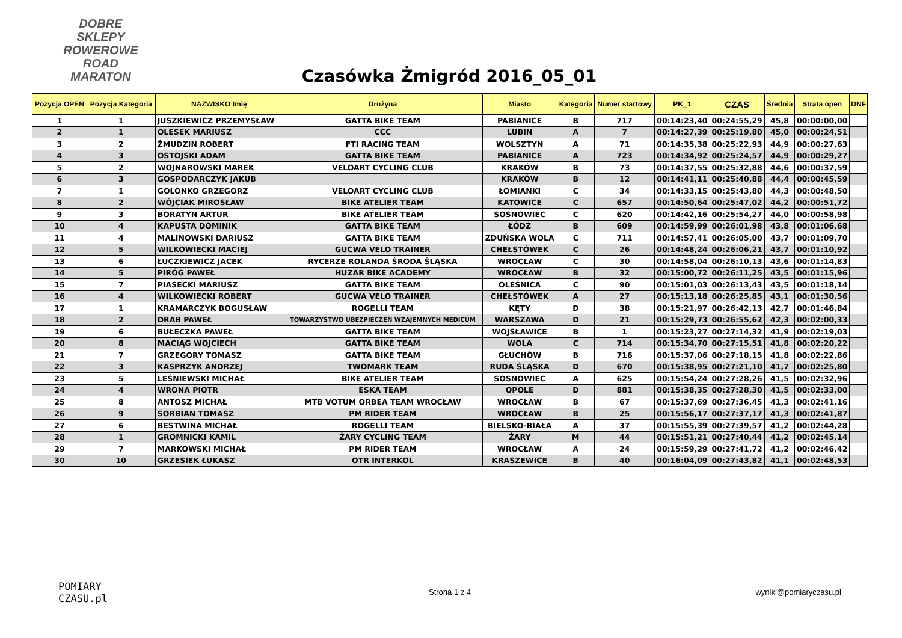DOBRE SKLEPY
ROWEROWE
ROAD
MARATON
Czasówka Żmigród 2016_05_01
| Pozycja OPEN | Pozycja Kategoria | NAZWISKO Imię | Drużyna | Miasto | Kategoria | Numer startowy | PK_1 | CZAS | Średnia | Strata open | DNF |
| --- | --- | --- | --- | --- | --- | --- | --- | --- | --- | --- | --- |
| 1 | 1 | JUSZKIEWICZ PRZEMYSŁAW | GATTA BIKE TEAM | PABIANICE | B | 717 | 00:14:23,40 | 00:24:55,29 | 45,8 | 00:00:00,00 | |
| 2 | 1 | OLESEK MARIUSZ | CCC | LUBIN | A | 7 | 00:14:27,39 | 00:25:19,80 | 45,0 | 00:00:24,51 | |
| 3 | 2 | ŻMUDZIN ROBERT | FTI RACING TEAM | WOLSZTYN | A | 71 | 00:14:35,38 | 00:25:22,93 | 44,9 | 00:00:27,63 | |
| 4 | 3 | OSTOJSKI ADAM | GATTA BIKE TEAM | PABIANICE | A | 723 | 00:14:34,92 | 00:25:24,57 | 44,9 | 00:00:29,27 | |
| 5 | 2 | WOJNAROWSKI MAREK | VELOART CYCLING CLUB | KRAKÓW | B | 73 | 00:14:37,55 | 00:25:32,88 | 44,6 | 00:00:37,59 | |
| 6 | 3 | GOSPODARCZYK JAKUB | | KRAKÓW | B | 12 | 00:14:41,11 | 00:25:40,88 | 44,4 | 00:00:45,59 | |
| 7 | 1 | GOLONKO GRZEGORZ | VELOART CYCLING CLUB | ŁOMIANKI | C | 34 | 00:14:33,15 | 00:25:43,80 | 44,3 | 00:00:48,50 | |
| 8 | 2 | WÓJCIAK MIROSŁAW | BIKE ATELIER TEAM | KATOWICE | C | 657 | 00:14:50,64 | 00:25:47,02 | 44,2 | 00:00:51,72 | |
| 9 | 3 | BORATYN ARTUR | BIKE ATELIER TEAM | SOSNOWIEC | C | 620 | 00:14:42,16 | 00:25:54,27 | 44,0 | 00:00:58,98 | |
| 10 | 4 | KAPUSTA DOMINIK | GATTA BIKE TEAM | ŁÓDŹ | B | 609 | 00:14:59,99 | 00:26:01,98 | 43,8 | 00:01:06,68 | |
| 11 | 4 | MALINOWSKI DARIUSZ | GATTA BIKE TEAM | ZDUŃSKA WOLA | C | 711 | 00:14:57,41 | 00:26:05,00 | 43,7 | 00:01:09,70 | |
| 12 | 5 | WILKOWIECKI MACIEJ | GUCWA VELO TRAINER | CHEŁSTÓWEK | C | 26 | 00:14:48,24 | 00:26:06,21 | 43,7 | 00:01:10,92 | |
| 13 | 6 | ŁUCZKIEWICZ JACEK | RYCERZE ROLANDA ŚRODA ŚLĄSKA | WROCŁAW | C | 30 | 00:14:58,04 | 00:26:10,13 | 43,6 | 00:01:14,83 | |
| 14 | 5 | PIRÓG PAWEŁ | HUZAR BIKE ACADEMY | WROCŁAW | B | 32 | 00:15:00,72 | 00:26:11,25 | 43,5 | 00:01:15,96 | |
| 15 | 7 | PIASECKI MARIUSZ | GATTA BIKE TEAM | OLEŚNICA | C | 90 | 00:15:01,03 | 00:26:13,43 | 43,5 | 00:01:18,14 | |
| 16 | 4 | WILKOWIECKI ROBERT | GUCWA VELO TRAINER | CHEŁSTÓWEK | A | 27 | 00:15:13,18 | 00:26:25,85 | 43,1 | 00:01:30,56 | |
| 17 | 1 | KRAMARCZYK BOGUSŁAW | ROGELLI TEAM | KĘTY | D | 38 | 00:15:21,97 | 00:26:42,13 | 42,7 | 00:01:46,84 | |
| 18 | 2 | DRAB PAWEŁ | TOWARZYSTWO UBEZPIECZEŃ WZAJEMNYCH MEDICUM | WARSZAWA | D | 21 | 00:15:29,73 | 00:26:55,62 | 42,3 | 00:02:00,33 | |
| 19 | 6 | BUŁECZKA PAWEŁ | GATTA BIKE TEAM | WOJSŁAWICE | B | 1 | 00:15:23,27 | 00:27:14,32 | 41,9 | 00:02:19,03 | |
| 20 | 8 | MACIĄG WOJCIECH | GATTA BIKE TEAM | WOLA | C | 714 | 00:15:34,70 | 00:27:15,51 | 41,8 | 00:02:20,22 | |
| 21 | 7 | GRZEGORY TOMASZ | GATTA BIKE TEAM | GŁUCHÓW | B | 716 | 00:15:37,06 | 00:27:18,15 | 41,8 | 00:02:22,86 | |
| 22 | 3 | KASPRZYK ANDRZEJ | TWOMARK TEAM | RUDA ŚLĄSKA | D | 670 | 00:15:38,95 | 00:27:21,10 | 41,7 | 00:02:25,80 | |
| 23 | 5 | LEŚNIEWSKI MICHAŁ | BIKE ATELIER TEAM | SOSNOWIEC | A | 625 | 00:15:54,24 | 00:27:28,26 | 41,5 | 00:02:32,96 | |
| 24 | 4 | WRONA PIOTR | ESKA TEAM | OPOLE | D | 881 | 00:15:38,35 | 00:27:28,30 | 41,5 | 00:02:33,00 | |
| 25 | 8 | ANTOSZ MICHAŁ | MTB VOTUM ORBEA TEAM WROCŁAW | WROCŁAW | B | 67 | 00:15:37,69 | 00:27:36,45 | 41,3 | 00:02:41,16 | |
| 26 | 9 | SORBIAN TOMASZ | PM RIDER TEAM | WROCŁAW | B | 25 | 00:15:56,17 | 00:27:37,17 | 41,3 | 00:02:41,87 | |
| 27 | 6 | BESTWINA MICHAŁ | ROGELLI TEAM | BIELSKO-BIAŁA | A | 37 | 00:15:55,39 | 00:27:39,57 | 41,2 | 00:02:44,28 | |
| 28 | 1 | GROMNICKI KAMIL | ŻARY CYCLING TEAM | ŻARY | M | 44 | 00:15:51,21 | 00:27:40,44 | 41,2 | 00:02:45,14 | |
| 29 | 7 | MARKOWSKI MICHAŁ | PM RIDER TEAM | WROCŁAW | A | 24 | 00:15:59,29 | 00:27:41,72 | 41,2 | 00:02:46,42 | |
| 30 | 10 | GRZESIEK ŁUKASZ | OTR INTERKOL | KRASZEWICE | B | 40 | 00:16:04,09 | 00:27:43,82 | 41,1 | 00:02:48,53 | |
POMIARY
CZASU.pl
Strona 1 z 4 wyniki@pomiaryczasu.pl